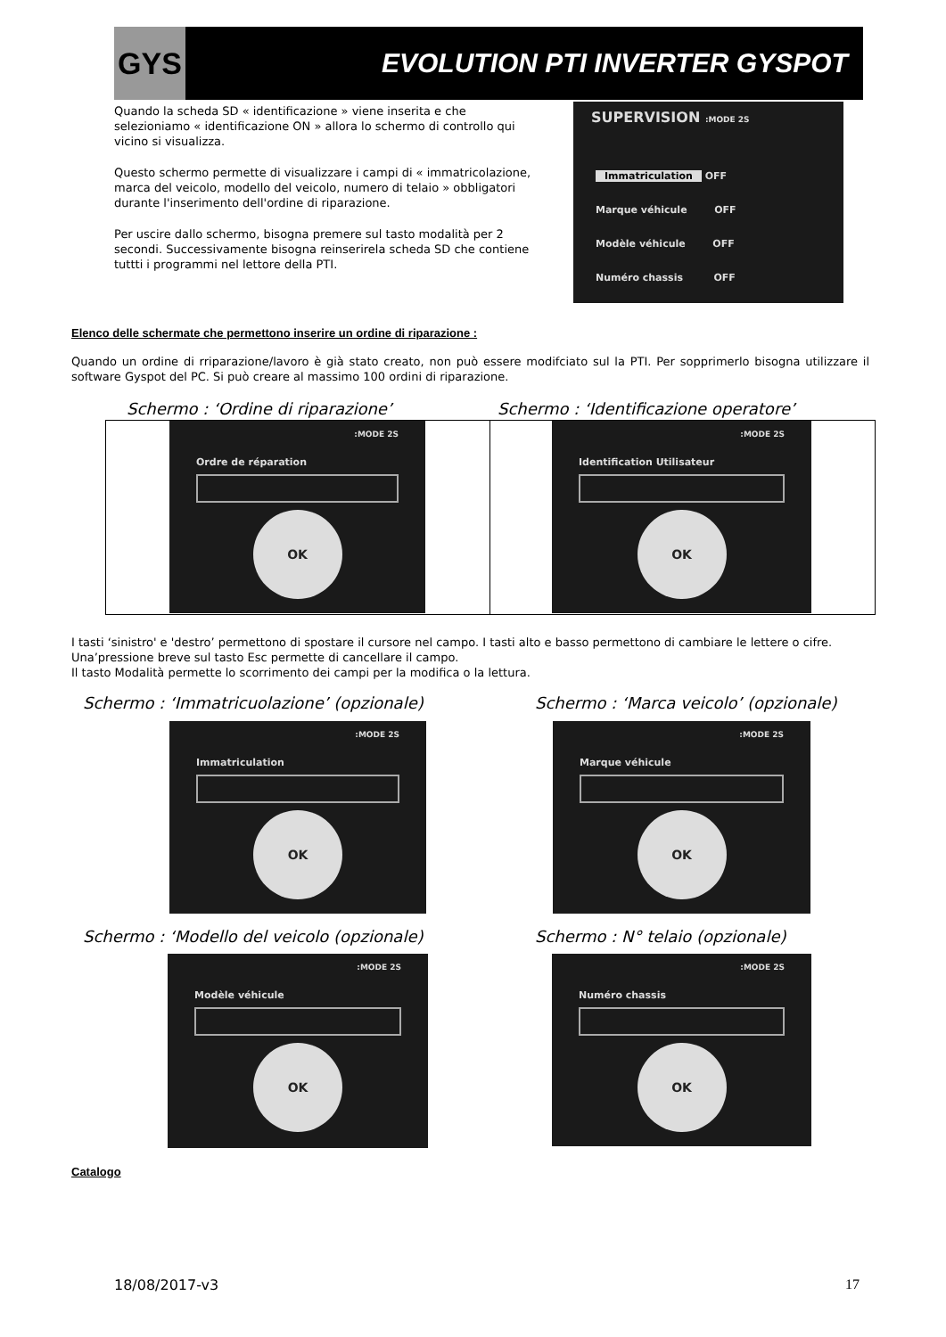GYS
EVOLUTION PTI INVERTER GYSPOT
Quando la scheda SD « identificazione » viene inserita e che selezioniamo « identificazione ON » allora lo schermo di controllo qui vicino si visualizza.
Questo schermo permette di visualizzare i campi di « immatricolazione,
marca del veicolo, modello del veicolo, numero di telaio » obbligatori durante l'inserimento dell'ordine di riparazione.
Per uscire dallo schermo, bisogna premere sul tasto modalità per 2 secondi. Successivamente bisogna reinserirela scheda SD che contiene tuttti i programmi nel lettore della PTI.
SUPERVISION :MODE 2S
Immatriculation OFF
Marque véhicule OFF
Modèle véhicule OFF
Numéro chassis OFF
Elenco delle schermate che permettono inserire un ordine di riparazione :
Quando un ordine di rriparazione/lavoro è già stato creato, non può essere modifciato sul la PTI. Per sopprimerlo bisogna utilizzare il software Gyspot del PC. Si può creare al massimo 100 ordini di riparazione.
Schermo : ‘Ordine di riparazione’
Schermo : ‘Identificazione operatore’
:MODE 2S
Ordre de réparation
OK
:MODE 2S
Identification Utilisateur
OK
I tasti ‘sinistro' e 'destro’ permettono di spostare il cursore nel campo. I tasti alto e basso permettono di cambiare le lettere o cifre. Una’pressione breve sul tasto Esc permette di cancellare il campo.
Il tasto Modalità permette lo scorrimento dei campi per la modifica o la lettura.
Schermo : ‘Immatricuolazione’ (opzionale)
Schermo : ‘Marca veicolo’ (opzionale)
:MODE 2S
Immatriculation
OK
:MODE 2S
Marque véhicule
OK
Schermo : ‘Modello del veicolo (opzionale)
Schermo : N° telaio (opzionale)
:MODE 2S
Modèle véhicule
OK
:MODE 2S
Numéro chassis
OK
Catalogo
18/08/2017-v3 17